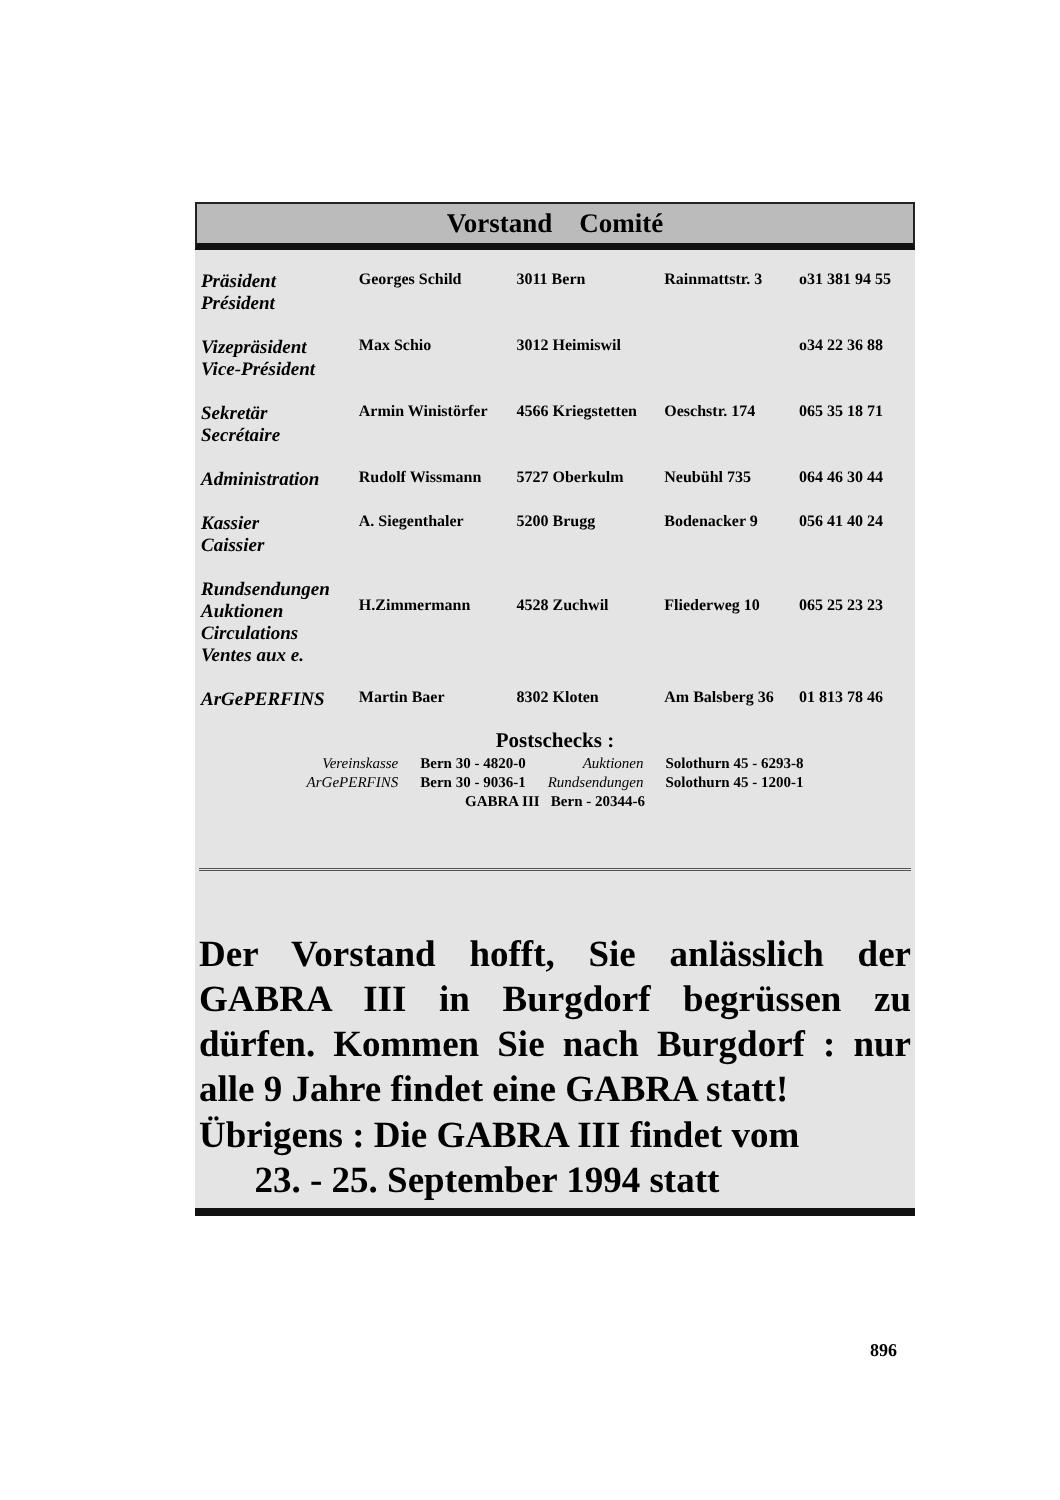Vorstand Comité
| Präsident Président | Georges Schild | 3011 Bern | Rainmattstr. 3 | o31 381 94 55 |
| Vizepräsident Vice-Président | Max Schio | 3012 Heimiswil | | o34 22 36 88 |
| Sekretär Secrétaire | Armin Winistörfer | 4566 Kriegstetten | Oeschstr. 174 | 065 35 18 71 |
| Administration | Rudolf Wissmann | 5727 Oberkulm | Neubühl 735 | 064 46 30 44 |
| Kassier Caissier | A. Siegenthaler | 5200 Brugg | Bodenacker 9 | 056 41 40 24 |
| Rundsendungen Auktionen Circulations Ventes aux e. | H.Zimmermann | 4528 Zuchwil | Fliederweg 10 | 065 25 23 23 |
| ArGePERFINS | Martin Baer | 8302 Kloten | Am Balsberg 36 | 01 813 78 46 |
Postschecks :
| Vereinskasse | Bern 30 - 4820-0 | Auktionen | Solothurn 45 - 6293-8 |
| ArGePERFINS | Bern 30 - 9036-1 | Rundsendungen | Solothurn 45 - 1200-1 |
| GABRA III Bern - 20344-6 | | | |
Der Vorstand hofft, Sie anlässlich der GABRA III in Burgdorf begrüssen zu dürfen. Kommen Sie nach Burgdorf : nur alle 9 Jahre findet eine GABRA statt!
Übrigens : Die GABRA III findet vom
23. - 25. September 1994 statt
896